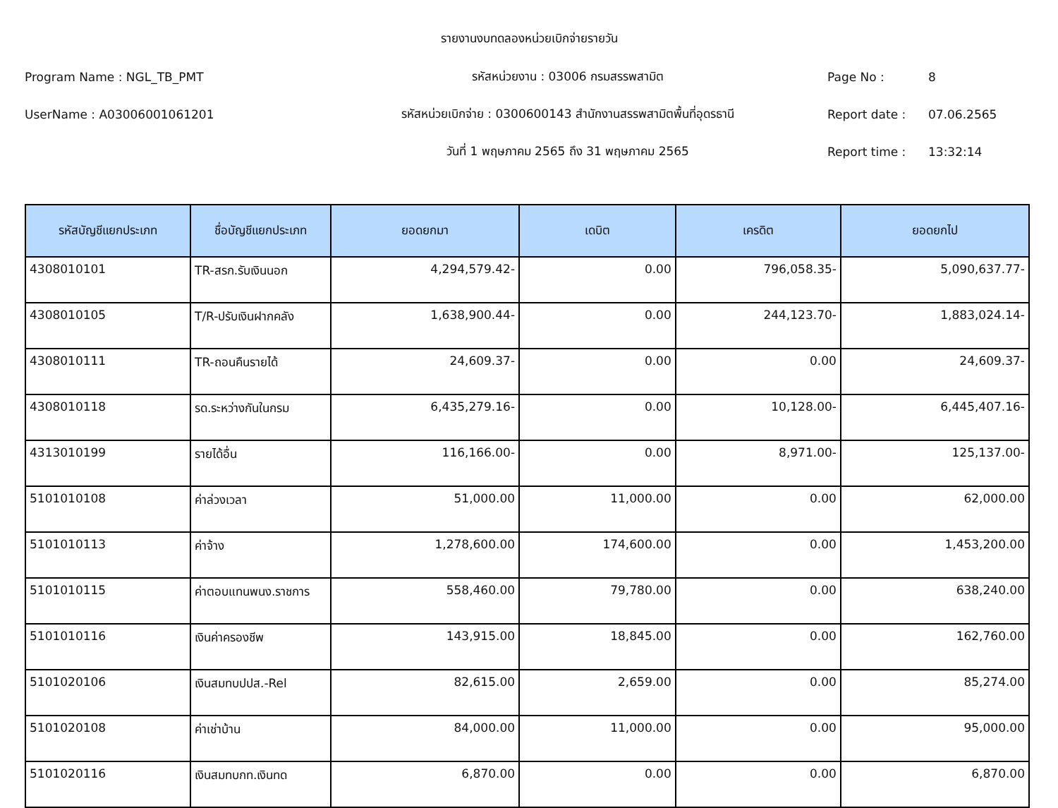รายงานงบทดลองหน่วยเบิกจ่ายรายวัน
Program Name : NGL_TB_PMT รหัสหน่วยงาน : 03006 กรมสรรพสามิต Page No : 8
UserName : A03006001061201 รหัสหน่วยเบิกจ่าย : 0300600143 สำนักงานสรรพสามิตพื้นที่อุดรธานี Report date : 07.06.2565
วันที่ 1 พฤษภาคม 2565 ถึง 31 พฤษภาคม 2565 Report time : 13:32:14
| รหัสบัญชีแยกประเภท | ชื่อบัญชีแยกประเภท | ยอดยกมา | เดบิต | เครดิต | ยอดยกไป |
| --- | --- | --- | --- | --- | --- |
| 4308010101 | TR-สรก.รับเงินนอก | 4,294,579.42- | 0.00 | 796,058.35- | 5,090,637.77- |
| 4308010105 | T/R-ปรับเงินฝากคลัง | 1,638,900.44- | 0.00 | 244,123.70- | 1,883,024.14- |
| 4308010111 | TR-ถอนคืนรายได้ | 24,609.37- | 0.00 | 0.00 | 24,609.37- |
| 4308010118 | รด.ระหว่างกันในกรม | 6,435,279.16- | 0.00 | 10,128.00- | 6,445,407.16- |
| 4313010199 | รายได้อื่น | 116,166.00- | 0.00 | 8,971.00- | 125,137.00- |
| 5101010108 | ค่าล่วงเวลา | 51,000.00 | 11,000.00 | 0.00 | 62,000.00 |
| 5101010113 | ค่าจ้าง | 1,278,600.00 | 174,600.00 | 0.00 | 1,453,200.00 |
| 5101010115 | ค่าตอบแทนพนง.ราชการ | 558,460.00 | 79,780.00 | 0.00 | 638,240.00 |
| 5101010116 | เงินค่าครองชีพ | 143,915.00 | 18,845.00 | 0.00 | 162,760.00 |
| 5101020106 | เงินสมทบปปส.-Rel | 82,615.00 | 2,659.00 | 0.00 | 85,274.00 |
| 5101020108 | ค่าเช่าบ้าน | 84,000.00 | 11,000.00 | 0.00 | 95,000.00 |
| 5101020116 | เงินสมทบกท.เงินทด | 6,870.00 | 0.00 | 0.00 | 6,870.00 |